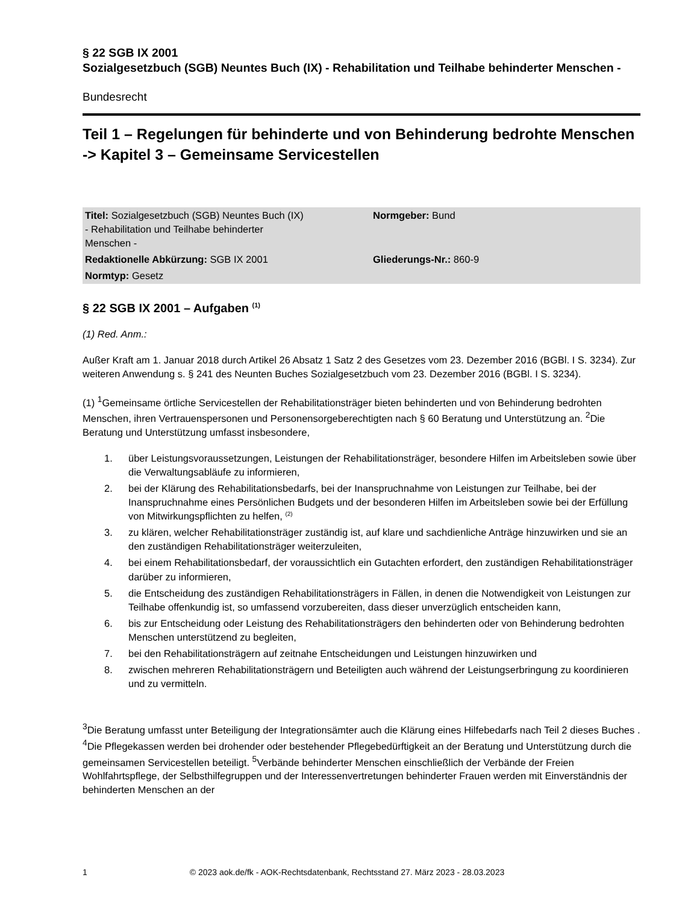§ 22 SGB IX 2001
Sozialgesetzbuch (SGB) Neuntes Buch (IX) - Rehabilitation und Teilhabe behinderter Menschen -
Bundesrecht
Teil 1 – Regelungen für behinderte und von Behinderung bedrohte Menschen -> Kapitel 3 – Gemeinsame Servicestellen
| Titel: Sozialgesetzbuch (SGB) Neuntes Buch (IX) - Rehabilitation und Teilhabe behinderter Menschen - | Normgeber: Bund |
| Redaktionelle Abkürzung: SGB IX 2001 | Gliederungs-Nr.: 860-9 |
| Normtyp: Gesetz | |
§ 22 SGB IX 2001 – Aufgaben <sup>(1)</sup>
(1) Red. Anm.:
Außer Kraft am 1. Januar 2018 durch Artikel 26 Absatz 1 Satz 2 des Gesetzes vom 23. Dezember 2016 (BGBl. I S. 3234). Zur weiteren Anwendung s. § 241 des Neunten Buches Sozialgesetzbuch vom 23. Dezember 2016 (BGBl. I S. 3234).
(1) <sup>1</sup>Gemeinsame örtliche Servicestellen der Rehabilitationsträger bieten behinderten und von Behinderung bedrohten Menschen, ihren Vertrauenspersonen und Personensorgeberechtigten nach § 60 Beratung und Unterstützung an. <sup>2</sup>Die Beratung und Unterstützung umfasst insbesondere,
1. über Leistungsvoraussetzungen, Leistungen der Rehabilitationsträger, besondere Hilfen im Arbeitsleben sowie über die Verwaltungsabläufe zu informieren,
2. bei der Klärung des Rehabilitationsbedarfs, bei der Inanspruchnahme von Leistungen zur Teilhabe, bei der Inanspruchnahme eines Persönlichen Budgets und der besonderen Hilfen im Arbeitsleben sowie bei der Erfüllung von Mitwirkungspflichten zu helfen, <sup>(2)</sup>
3. zu klären, welcher Rehabilitationsträger zuständig ist, auf klare und sachdienliche Anträge hinzuwirken und sie an den zuständigen Rehabilitationsträger weiterzuleiten,
4. bei einem Rehabilitationsbedarf, der voraussichtlich ein Gutachten erfordert, den zuständigen Rehabilitationsträger darüber zu informieren,
5. die Entscheidung des zuständigen Rehabilitationsträgers in Fällen, in denen die Notwendigkeit von Leistungen zur Teilhabe offenkundig ist, so umfassend vorzubereiten, dass dieser unverzüglich entscheiden kann,
6. bis zur Entscheidung oder Leistung des Rehabilitationsträgers den behinderten oder von Behinderung bedrohten Menschen unterstützend zu begleiten,
7. bei den Rehabilitationsträgern auf zeitnahe Entscheidungen und Leistungen hinzuwirken und
8. zwischen mehreren Rehabilitationsträgern und Beteiligten auch während der Leistungserbringung zu koordinieren und zu vermitteln.
<sup>3</sup> Die Beratung umfasst unter Beteiligung der Integrationsämter auch die Klärung eines Hilfebedarfs nach Teil 2 dieses Buches . <sup>4</sup>Die Pflegekassen werden bei drohender oder bestehender Pflegebedürftigkeit an der Beratung und Unterstützung durch die gemeinsamen Servicestellen beteiligt. <sup>5</sup>Verbände behinderter Menschen einschließlich der Verbände der Freien Wohlfahrtspflege, der Selbsthilfegruppen und der Interessenvertretungen behinderter Frauen werden mit Einverständnis der behinderten Menschen an der
1 © 2023 aok.de/fk - AOK-Rechtsdatenbank, Rechtsstand 27. März 2023 - 28.03.2023